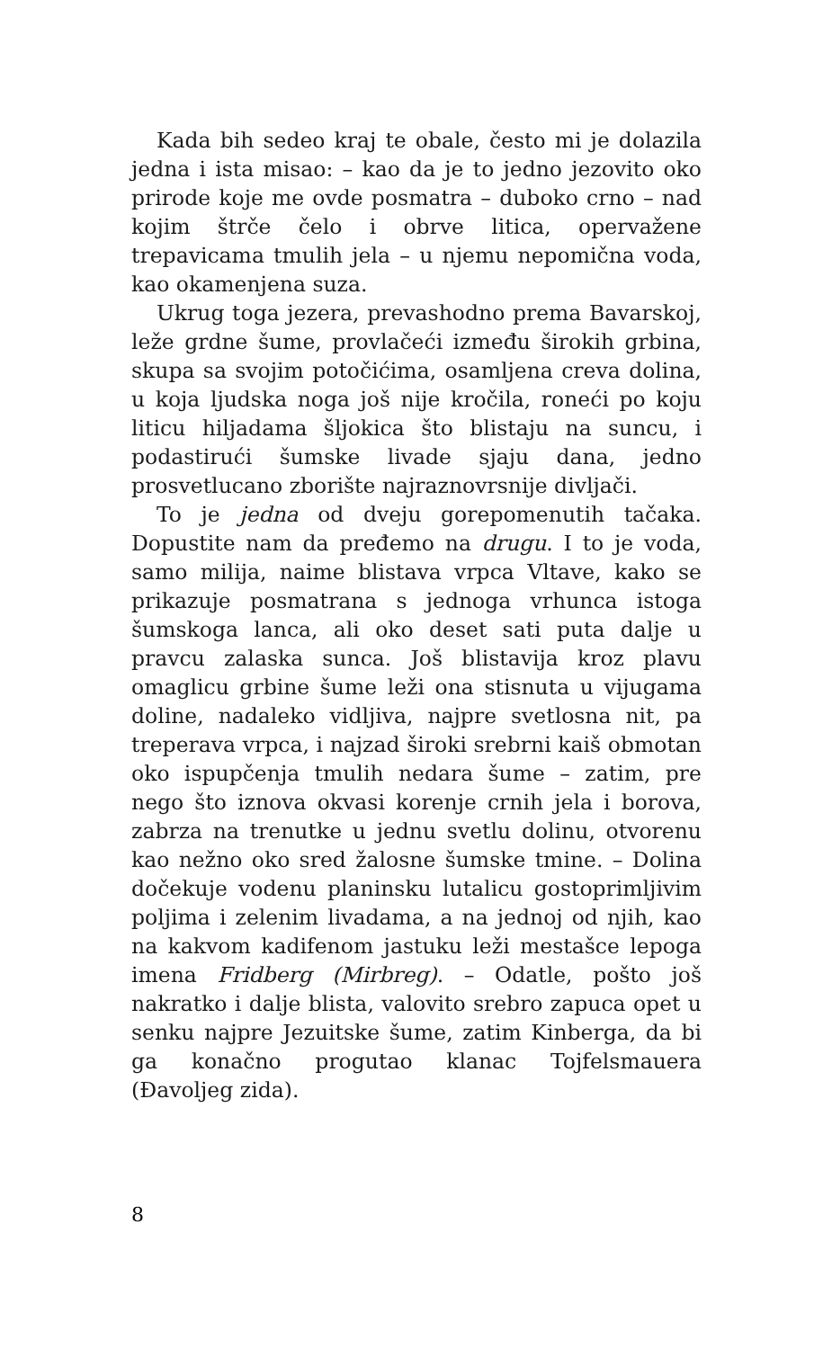Kada bih sedeo kraj te obale, često mi je dolazila jedna i ista misao: – kao da je to jedno jezovito oko prirode koje me ovde posmatra – duboko crno – nad kojim štrče čelo i obrve litica, opervažene trepavicama tmulih jela – u njemu nepomična voda, kao okamenjena suza.
Ukrug toga jezera, prevashodno prema Bavarskoj, leže grdne šume, provlačeći između širokih grbina, skupa sa svojim potočićima, osamljena creva dolina, u koja ljudska noga još nije kročila, roneći po koju liticu hiljadama šljokica što blistaju na suncu, i podastirući šumske livade sjaju dana, jedno prosvetlucano zborište najraznovrsnije divljači.
To je jedna od dveju gorepomenutih tačaka. Dopustite nam da pređemo na drugu. I to je voda, samo milija, naime blistava vrpca Vltave, kako se prikazuje posmatrana s jednoga vrhunca istoga šumskoga lanca, ali oko deset sati puta dalje u pravcu zalaska sunca. Još blistavija kroz plavu omaglicu grbine šume leži ona stisnuta u vijugama doline, nadaleko vidljiva, najpre svetlosna nit, pa treperava vrpca, i najzad široki srebrni kaiš obmotan oko ispupčenja tmulih nedara šume – zatim, pre nego što iznova okvasi korenje crnih jela i borova, zabrza na trenutke u jednu svetlu dolinu, otvorenu kao nežno oko sred žalosne šumske tmine. – Dolina dočekuje vodenu planinsku lutalicu gostoprimljivim poljima i zelenim livadama, a na jednoj od njih, kao na kakvom kadifenom jastuku leži mestašce lepoga imena Fridberg (Mirbreg). – Odatle, pošto još nakratko i dalje blista, valovito srebro zapuca opet u senku najpre Jezuitske šume, zatim Kinberga, da bi ga konačno progutao klanac Tojfelsmauera (Đavoljeg zida).
8